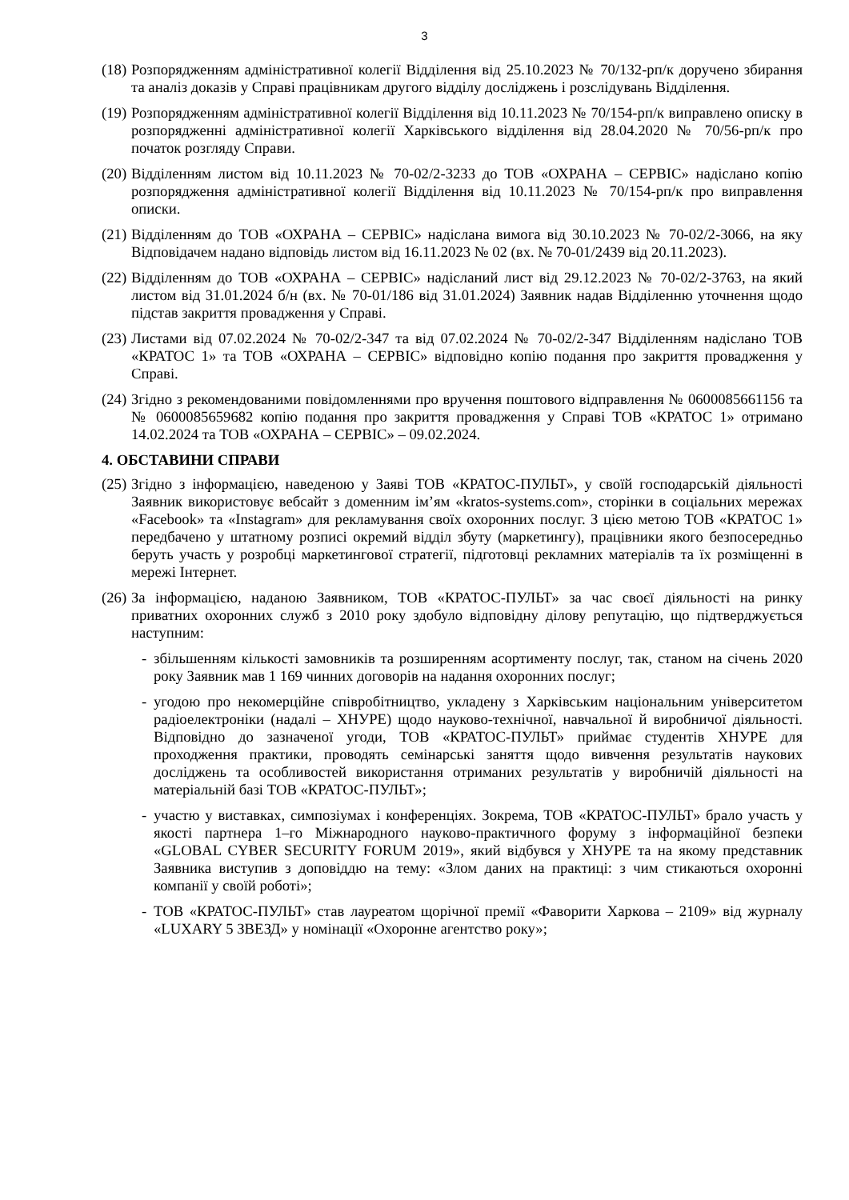3
(18)
Розпорядженням адміністративної колегії Відділення від 25.10.2023 № 70/132-рп/к доручено збирання та аналіз доказів у Справі працівникам другого відділу досліджень і розслідувань Відділення.
(19)
Розпорядженням адміністративної колегії Відділення від 10.11.2023 № 70/154-рп/к виправлено описку в розпорядженні адміністративної колегії Харківського відділення від 28.04.2020 № 70/56-рп/к про початок розгляду Справи.
(20)
Відділенням листом від 10.11.2023 № 70-02/2-3233 до ТОВ «ОХРАНА – СЕРВІС» надіслано копію розпорядження адміністративної колегії Відділення від 10.11.2023 № 70/154-рп/к про виправлення описки.
(21)
Відділенням до ТОВ «ОХРАНА – СЕРВІС» надіслана вимога від 30.10.2023 № 70-02/2-3066, на яку Відповідачем надано відповідь листом від 16.11.2023 № 02 (вх. № 70-01/2439 від 20.11.2023).
(22)
Відділенням до ТОВ «ОХРАНА – СЕРВІС» надісланий лист від 29.12.2023 № 70-02/2-3763, на який листом від 31.01.2024 б/н (вх. № 70-01/186 від 31.01.2024) Заявник надав Відділенню уточнення щодо підстав закриття провадження у Справі.
(23)
Листами від 07.02.2024 № 70-02/2-347 та від 07.02.2024 № 70-02/2-347 Відділенням надіслано ТОВ «КРАТОС 1» та ТОВ «ОХРАНА – СЕРВІС» відповідно копію подання про закриття провадження у Справі.
(24)
Згідно з рекомендованими повідомленнями про вручення поштового відправлення № 0600085661156 та № 0600085659682 копію подання про закриття провадження у Справі ТОВ «КРАТОС 1» отримано 14.02.2024 та ТОВ «ОХРАНА – СЕРВІС» – 09.02.2024.
4. ОБСТАВИНИ СПРАВИ
(25)
Згідно з інформацією, наведеною у Заяві ТОВ «КРАТОС-ПУЛЬТ», у своїй господарській діяльності Заявник використовує вебсайт з доменним ім’ям «kratos-systems.com», сторінки в соціальних мережах «Facebook» та «Instagram» для рекламування своїх охоронних послуг. З цією метою ТОВ «КРАТОС 1» передбачено у штатному розписі окремий відділ збуту (маркетингу), працівники якого безпосередньо беруть участь у розробці маркетингової стратегії, підготовці рекламних матеріалів та їх розміщенні в мережі Інтернет.
(26)
За інформацією, наданою Заявником, ТОВ «КРАТОС-ПУЛЬТ» за час своєї діяльності на ринку приватних охоронних служб з 2010 року здобуло відповідну ділову репутацію, що підтверджується наступним:
- збільшенням кількості замовників та розширенням асортименту послуг, так, станом на січень 2020 року Заявник мав 1 169 чинних договорів на надання охоронних послуг;
- угодою про некомерційне співробітництво, укладену з Харківським національним університетом радіоелектроніки (надалі – ХНУРЕ) щодо науково-технічної, навчальної й виробничої діяльності. Відповідно до зазначеної угоди, ТОВ «КРАТОС-ПУЛЬТ» приймає студентів ХНУРЕ для проходження практики, проводять семінарські заняття щодо вивчення результатів наукових досліджень та особливостей використання отриманих результатів у виробничій діяльності на матеріальній базі ТОВ «КРАТОС-ПУЛЬТ»;
- участю у виставках, симпозіумах і конференціях. Зокрема, ТОВ «КРАТОС-ПУЛЬТ» брало участь у якості партнера 1–го Міжнародного науково-практичного форуму з інформаційної безпеки «GLOBAL CYBER SECURITY FORUM 2019», який відбувся у ХНУРЕ та на якому представник Заявника виступив з доповіддю на тему: «Злом даних на практиці: з чим стикаються охоронні компанії у своїй роботі»;
- ТОВ «КРАТОС-ПУЛЬТ» став лауреатом щорічної премії «Фаворити Харкова – 2109» від журналу «LUXARY 5 ЗВЕЗД» у номінації «Охоронне агентство року»;